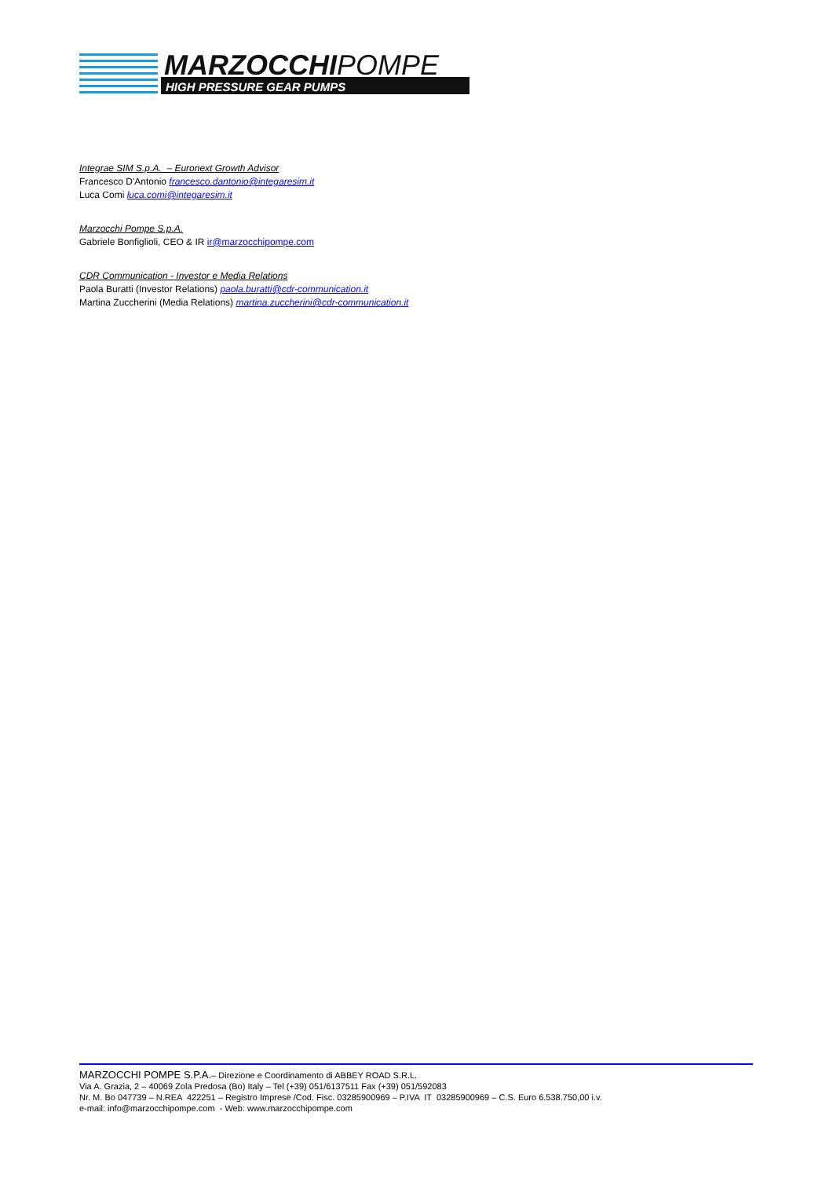MARZOCCHIPOMPE
HIGH PRESSURE GEAR PUMPS
Integrae SIM S.p.A. – Euronext Growth Advisor
Francesco D'Antonio francesco.dantonio@integaresim.it
Luca Comi luca.comi@integaresim.it
Marzocchi Pompe S.p.A.
Gabriele Bonfiglioli, CEO & IR ir@marzocchipompe.com
CDR Communication - Investor e Media Relations
Paola Buratti (Investor Relations) paola.buratti@cdr-communication.it
Martina Zuccherini (Media Relations) martina.zuccherini@cdr-communication.it
MARZOCCHI POMPE S.P.A.– Direzione e Coordinamento di ABBEY ROAD S.R.L.
Via A. Grazia, 2 – 40069 Zola Predosa (Bo) Italy – Tel (+39) 051/6137511 Fax (+39) 051/592083
Nr. M. Bo 047739 – N.REA 422251 – Registro Imprese /Cod. Fisc. 03285900969 – P.IVA IT 03285900969 – C.S. Euro 6.538.750,00 i.v.
e-mail: info@marzocchipompe.com - Web: www.marzocchipompe.com